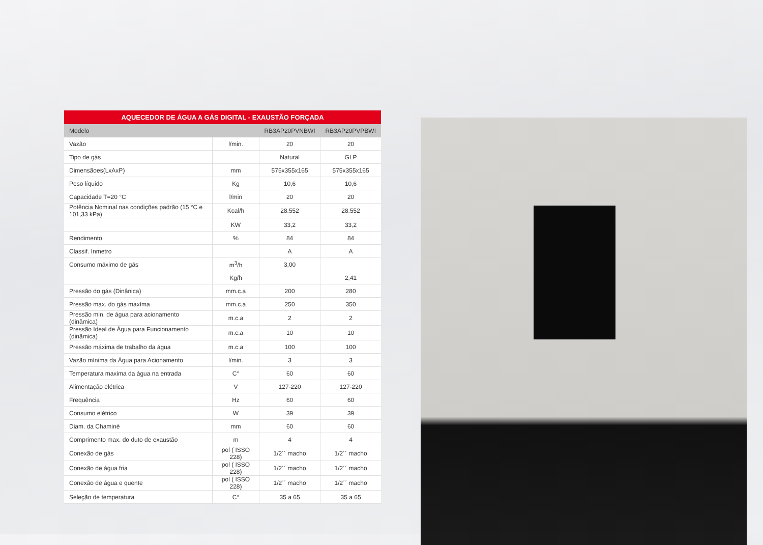AQUECEDOR DE ÁGUA A GÁS DIGITAL - EXAUSTÃO FORÇADA
| Modelo | | RB3AP20PVNBWI | RB3AP20PVPBWI |
| --- | --- | --- | --- |
| Vazão | l/min. | 20 | 20 |
| Tipo de gás | | Natural | GLP |
| Dimensãoes(LxAxP) | mm | 575x355x165 | 575x355x165 |
| Peso líquido | Kg | 10,6 | 10,6 |
| Capacidade T=20 °C | l/min | 20 | 20 |
| Potência Nominal nas condições padrão (15 °C e 101,33 kPa) | Kcal/h | 28.552 | 28.552 |
| | KW | 33,2 | 33,2 |
| Rendimento | % | 84 | 84 |
| Classif. Inmetro | | A | A |
| Consumo máximo de gás | m<sup>3</sup>/h | 3,00 | |
| | Kg/h | | 2,41 |
| Pressão do gás (Dinânica) | mm.c.a | 200 | 280 |
| Pressão max. do gás maxíma | mm.c.a | 250 | 350 |
| Pressão min. de água para acionamento (dinâmica) | m.c.a | 2 | 2 |
| Pressão Ideal de Água para Funcionamento (dinâmica) | m.c.a | 10 | 10 |
| Pressão máxima de trabalho da água | m.c.a | 100 | 100 |
| Vazão mínima da Água para Acionamento | l/min. | 3 | 3 |
| Temperatura maxima da água na entrada | C° | 60 | 60 |
| Alimentação elétrica | V | 127-220 | 127-220 |
| Frequência | Hz | 60 | 60 |
| Consumo elétrico | W | 39 | 39 |
| Diam. da Chaminé | mm | 60 | 60 |
| Comprimento max. do duto de exaustão | m | 4 | 4 |
| Conexão de gás | pol ( ISSO 228) | 1/2´´ macho | 1/2´´ macho |
| Conexão de água fria | pol ( ISSO 228) | 1/2´´ macho | 1/2´´ macho |
| Conexão de água e quente | pol ( ISSO 228) | 1/2´´ macho | 1/2´´ macho |
| Seleção de temperatura | C° | 35 a 65 | 35 a 65 |